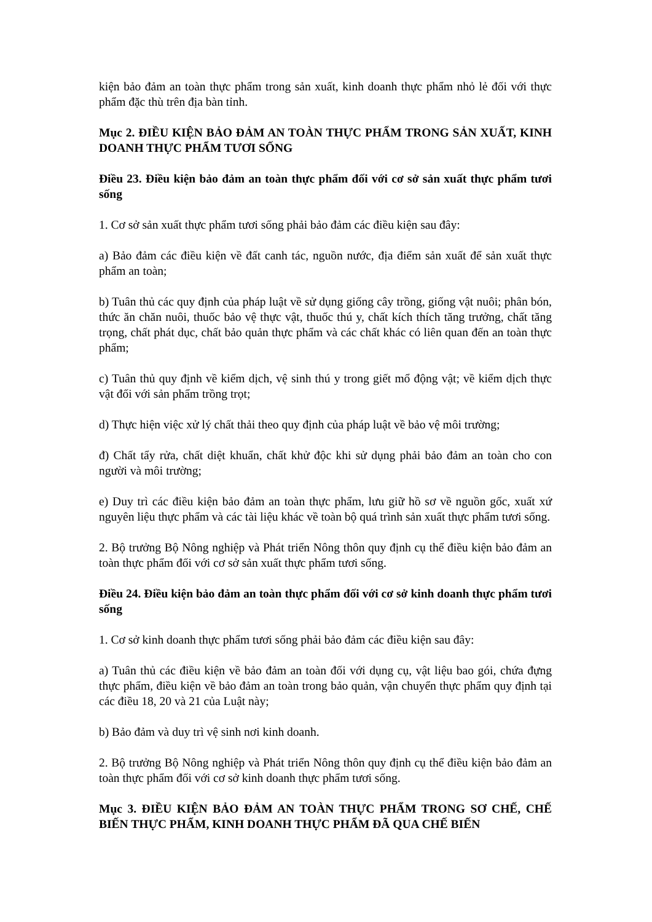kiện bảo đảm an toàn thực phẩm trong sản xuất, kinh doanh thực phẩm nhỏ lẻ đối với thực phẩm đặc thù trên địa bàn tỉnh.
Mục 2. ĐIỀU KIỆN BẢO ĐẢM AN TOÀN THỰC PHẨM TRONG SẢN XUẤT, KINH DOANH THỰC PHẨM TƯƠI SỐNG
Điều 23. Điều kiện bảo đảm an toàn thực phẩm đối với cơ sở sản xuất thực phẩm tươi sống
1. Cơ sở sản xuất thực phẩm tươi sống phải bảo đảm các điều kiện sau đây:
a) Bảo đảm các điều kiện về đất canh tác, nguồn nước, địa điểm sản xuất để sản xuất thực phẩm an toàn;
b) Tuân thủ các quy định của pháp luật về sử dụng giống cây trồng, giống vật nuôi; phân bón, thức ăn chăn nuôi, thuốc bảo vệ thực vật, thuốc thú y, chất kích thích tăng trưởng, chất tăng trọng, chất phát dục, chất bảo quản thực phẩm và các chất khác có liên quan đến an toàn thực phẩm;
c) Tuân thủ quy định về kiểm dịch, vệ sinh thú y trong giết mổ động vật; về kiểm dịch thực vật đối với sản phẩm trồng trọt;
d) Thực hiện việc xử lý chất thải theo quy định của pháp luật về bảo vệ môi trường;
đ) Chất tẩy rửa, chất diệt khuẩn, chất khử độc khi sử dụng phải bảo đảm an toàn cho con người và môi trường;
e) Duy trì các điều kiện bảo đảm an toàn thực phẩm, lưu giữ hồ sơ về nguồn gốc, xuất xứ nguyên liệu thực phẩm và các tài liệu khác về toàn bộ quá trình sản xuất thực phẩm tươi sống.
2. Bộ trưởng Bộ Nông nghiệp và Phát triển Nông thôn quy định cụ thể điều kiện bảo đảm an toàn thực phẩm đối với cơ sở sản xuất thực phẩm tươi sống.
Điều 24. Điều kiện bảo đảm an toàn thực phẩm đối với cơ sở kinh doanh thực phẩm tươi sống
1. Cơ sở kinh doanh thực phẩm tươi sống phải bảo đảm các điều kiện sau đây:
a) Tuân thủ các điều kiện về bảo đảm an toàn đối với dụng cụ, vật liệu bao gói, chứa đựng thực phẩm, điều kiện về bảo đảm an toàn trong bảo quản, vận chuyển thực phẩm quy định tại các điều 18, 20 và 21 của Luật này;
b) Bảo đảm và duy trì vệ sinh nơi kinh doanh.
2. Bộ trưởng Bộ Nông nghiệp và Phát triển Nông thôn quy định cụ thể điều kiện bảo đảm an toàn thực phẩm đối với cơ sở kinh doanh thực phẩm tươi sống.
Mục 3. ĐIỀU KIỆN BẢO ĐẢM AN TOÀN THỰC PHẨM TRONG SƠ CHẾ, CHẾ BIẾN THỰC PHẨM, KINH DOANH THỰC PHẨM ĐÃ QUA CHẾ BIẾN